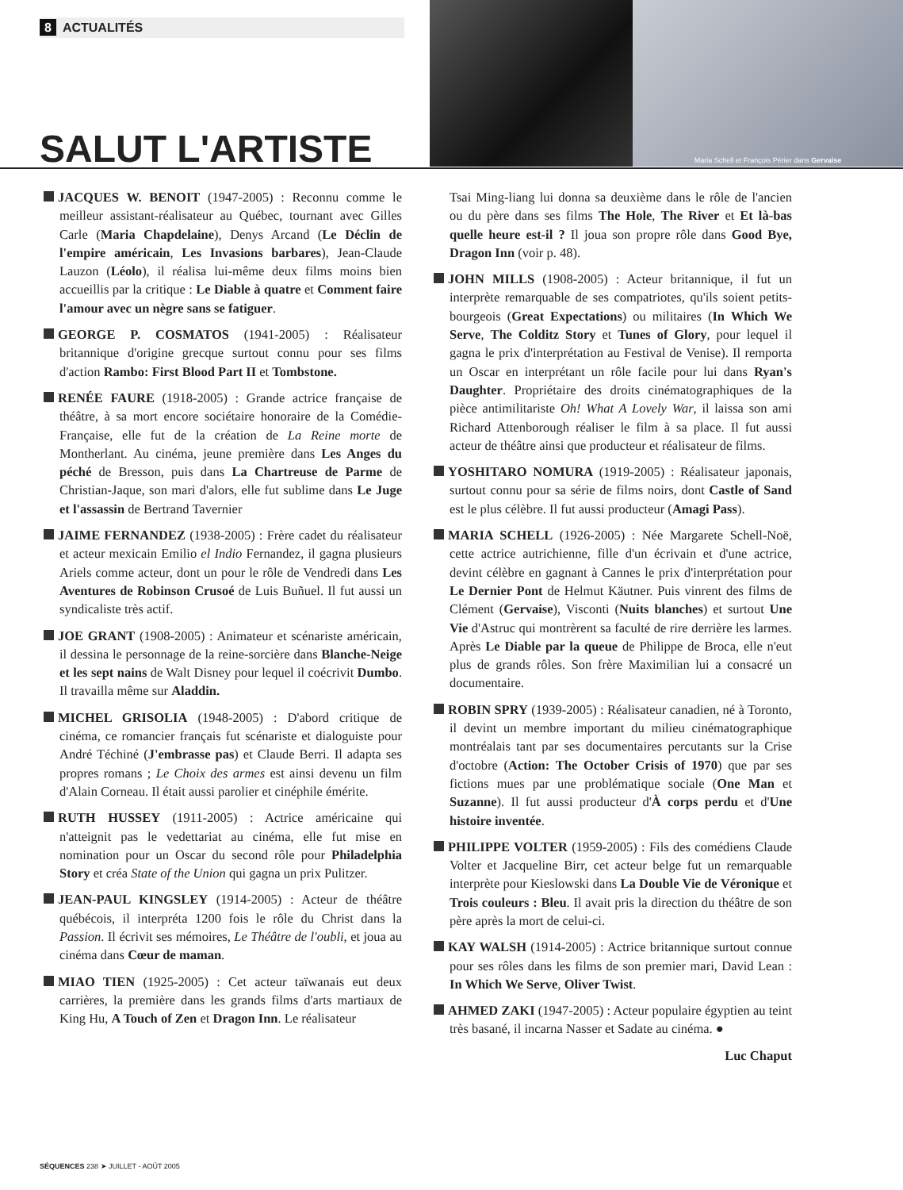8 ACTUALITÉS
SALUT L'ARTISTE
Maria Schell et François Périer dans Gervaise
JACQUES W. BENOIT (1947-2005) : Reconnu comme le meilleur assistant-réalisateur au Québec, tournant avec Gilles Carle (Maria Chapdelaine), Denys Arcand (Le Déclin de l'empire américain, Les Invasions barbares), Jean-Claude Lauzon (Léolo), il réalisa lui-même deux films moins bien accueillis par la critique : Le Diable à quatre et Comment faire l'amour avec un nègre sans se fatiguer.
GEORGE P. COSMATOS (1941-2005) : Réalisateur britannique d'origine grecque surtout connu pour ses films d'action Rambo: First Blood Part II et Tombstone.
RENÉE FAURE (1918-2005) : Grande actrice française de théâtre, à sa mort encore sociétaire honoraire de la Comédie-Française, elle fut de la création de La Reine morte de Montherlant. Au cinéma, jeune première dans Les Anges du péché de Bresson, puis dans La Chartreuse de Parme de Christian-Jaque, son mari d'alors, elle fut sublime dans Le Juge et l'assassin de Bertrand Tavernier
JAIME FERNANDEZ (1938-2005) : Frère cadet du réalisateur et acteur mexicain Emilio el Indio Fernandez, il gagna plusieurs Ariels comme acteur, dont un pour le rôle de Vendredi dans Les Aventures de Robinson Crusoé de Luis Buñuel. Il fut aussi un syndicaliste très actif.
JOE GRANT (1908-2005) : Animateur et scénariste américain, il dessina le personnage de la reine-sorcière dans Blanche-Neige et les sept nains de Walt Disney pour lequel il coécrivit Dumbo. Il travailla même sur Aladdin.
MICHEL GRISOLIA (1948-2005) : D'abord critique de cinéma, ce romancier français fut scénariste et dialoguiste pour André Téchiné (J'embrasse pas) et Claude Berri. Il adapta ses propres romans ; Le Choix des armes est ainsi devenu un film d'Alain Corneau. Il était aussi parolier et cinéphile émérite.
RUTH HUSSEY (1911-2005) : Actrice américaine qui n'atteignit pas le vedettariat au cinéma, elle fut mise en nomination pour un Oscar du second rôle pour Philadelphia Story et créa State of the Union qui gagna un prix Pulitzer.
JEAN-PAUL KINGSLEY (1914-2005) : Acteur de théâtre québécois, il interpréta 1200 fois le rôle du Christ dans la Passion. Il écrivit ses mémoires, Le Théâtre de l'oubli, et joua au cinéma dans Cœur de maman.
MIAO TIEN (1925-2005) : Cet acteur taïwanais eut deux carrières, la première dans les grands films d'arts martiaux de King Hu, A Touch of Zen et Dragon Inn. Le réalisateur
Tsai Ming-liang lui donna sa deuxième dans le rôle de l'ancien ou du père dans ses films The Hole, The River et Et là-bas quelle heure est-il ? Il joua son propre rôle dans Good Bye, Dragon Inn (voir p. 48).
JOHN MILLS (1908-2005) : Acteur britannique, il fut un interprète remarquable de ses compatriotes, qu'ils soient petits-bourgeois (Great Expectations) ou militaires (In Which We Serve, The Colditz Story et Tunes of Glory, pour lequel il gagna le prix d'interprétation au Festival de Venise). Il remporta un Oscar en interprétant un rôle facile pour lui dans Ryan's Daughter. Propriétaire des droits cinématographiques de la pièce antimilitariste Oh! What A Lovely War, il laissa son ami Richard Attenborough réaliser le film à sa place. Il fut aussi acteur de théâtre ainsi que producteur et réalisateur de films.
YOSHITARO NOMURA (1919-2005) : Réalisateur japonais, surtout connu pour sa série de films noirs, dont Castle of Sand est le plus célèbre. Il fut aussi producteur (Amagi Pass).
MARIA SCHELL (1926-2005) : Née Margarete Schell-Noë, cette actrice autrichienne, fille d'un écrivain et d'une actrice, devint célèbre en gagnant à Cannes le prix d'interprétation pour Le Dernier Pont de Helmut Käutner. Puis vinrent des films de Clément (Gervaise), Visconti (Nuits blanches) et surtout Une Vie d'Astruc qui montrèrent sa faculté de rire derrière les larmes. Après Le Diable par la queue de Philippe de Broca, elle n'eut plus de grands rôles. Son frère Maximilian lui a consacré un documentaire.
ROBIN SPRY (1939-2005) : Réalisateur canadien, né à Toronto, il devint un membre important du milieu cinématographique montréalais tant par ses documentaires percutants sur la Crise d'octobre (Action: The October Crisis of 1970) que par ses fictions mues par une problématique sociale (One Man et Suzanne). Il fut aussi producteur d'À corps perdu et d'Une histoire inventée.
PHILIPPE VOLTER (1959-2005) : Fils des comédiens Claude Volter et Jacqueline Birr, cet acteur belge fut un remarquable interprète pour Kieslowski dans La Double Vie de Véronique et Trois couleurs : Bleu. Il avait pris la direction du théâtre de son père après la mort de celui-ci.
KAY WALSH (1914-2005) : Actrice britannique surtout connue pour ses rôles dans les films de son premier mari, David Lean : In Which We Serve, Oliver Twist.
AHMED ZAKI (1947-2005) : Acteur populaire égyptien au teint très basané, il incarna Nasser et Sadate au cinéma. ●
Luc Chaput
SÉQUENCES 238 ➤ JUILLET - AOÛT 2005